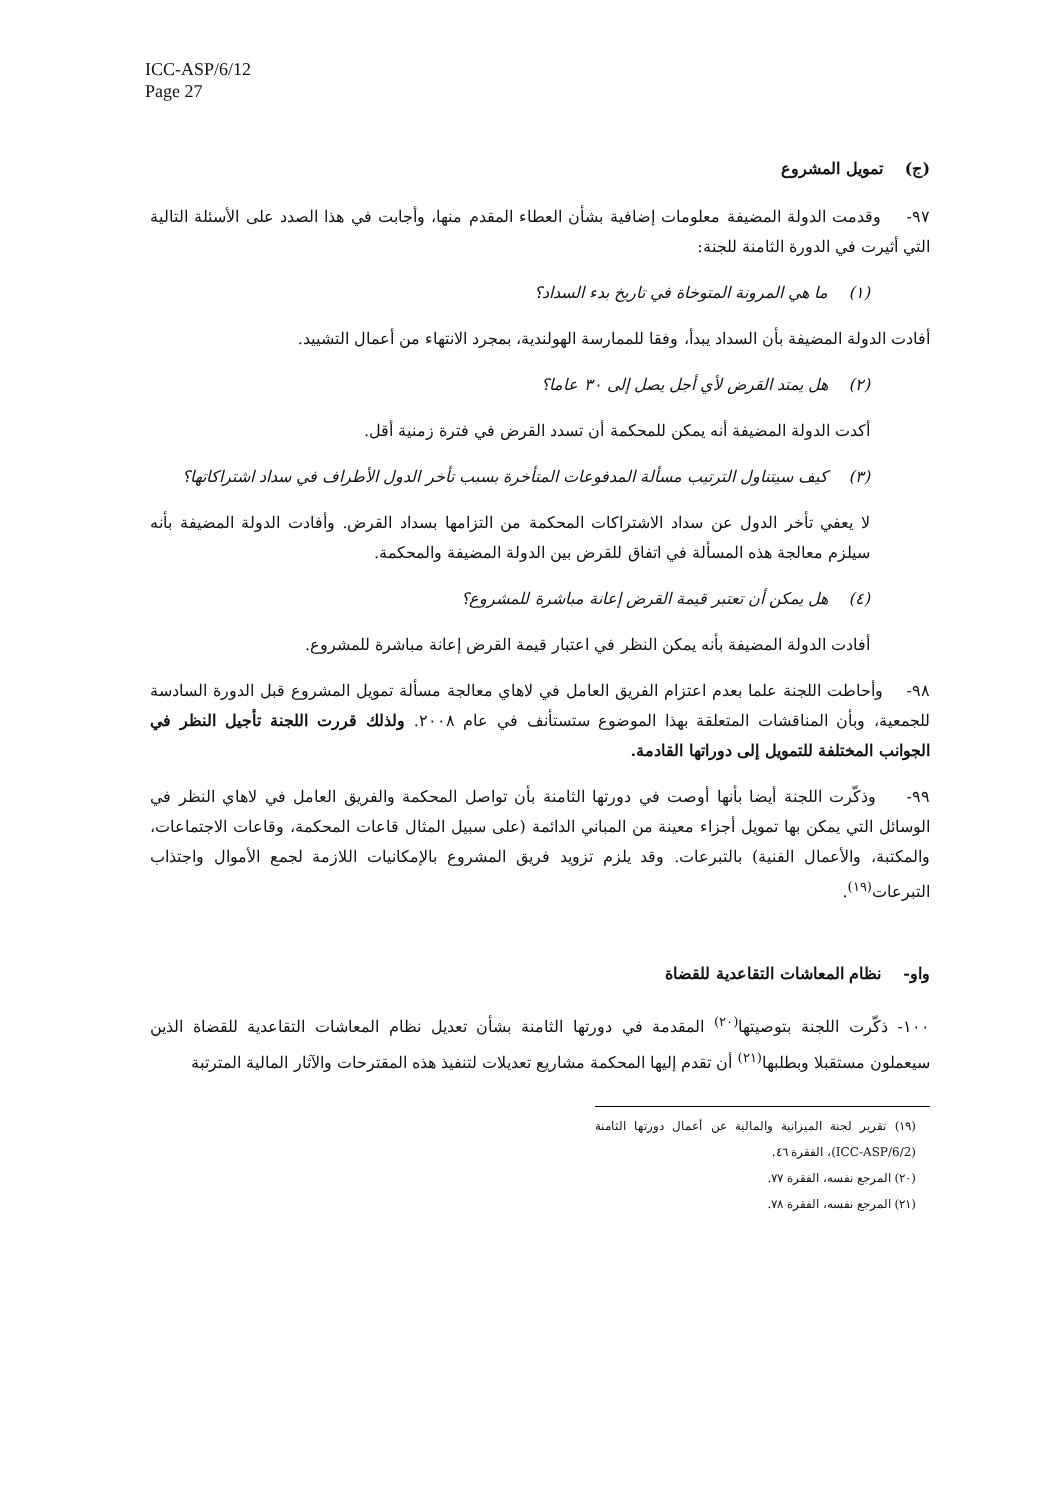ICC-ASP/6/12
Page 27
(ج) تمويل المشروع
٩٧- وقدمت الدولة المضيفة معلومات إضافية بشأن العطاء المقدم منها، وأجابت في هذا الصدد على الأسئلة التالية التي أثيرت في الدورة الثامنة للجنة:
(١) ما هي المرونة المتوخاة في تاريخ بدء السداد؟
أفادت الدولة المضيفة بأن السداد يبدأ، وفقا للممارسة الهولندية، بمجرد الانتهاء من أعمال التشييد.
(٢) هل يمتد القرض لأي أجل يصل إلى ٣٠ عاما؟
أكدت الدولة المضيفة أنه يمكن للمحكمة أن تسدد القرض في فترة زمنية أقل.
(٣) كيف سيتناول الترتيب مسألة المدفوعات المتأخرة بسبب تأخر الدول الأطراف في سداد اشتراكاتها؟
لا يعفي تأخر الدول عن سداد الاشتراكات المحكمة من التزامها بسداد القرض. وأفادت الدولة المضيفة بأنه سيلزم معالجة هذه المسألة في اتفاق للقرض بين الدولة المضيفة والمحكمة.
(٤) هل يمكن أن تعتبر قيمة القرض إعانة مباشرة للمشروع؟
أفادت الدولة المضيفة بأنه يمكن النظر في اعتبار قيمة القرض إعانة مباشرة للمشروع.
٩٨- وأحاطت اللجنة علما بعدم اعتزام الفريق العامل في لاهاي معالجة مسألة تمويل المشروع قبل الدورة السادسة للجمعية، وبأن المناقشات المتعلقة بهذا الموضوع ستستأنف في عام ٢٠٠٨. ولذلك قررت اللجنة تأجيل النظر في الجوانب المختلفة للتمويل إلى دوراتها القادمة.
٩٩- وذكّرت اللجنة أيضا بأنها أوصت في دورتها الثامنة بأن تواصل المحكمة والفريق العامل في لاهاي النظر في الوسائل التي يمكن بها تمويل أجزاء معينة من المباني الدائمة (على سبيل المثال قاعات المحكمة، وقاعات الاجتماعات، والمكتبة، والأعمال الفنية) بالتبرعات. وقد يلزم تزويد فريق المشروع بالإمكانيات اللازمة لجمع الأموال واجتذاب التبرعات<sup>(١٩)</sup>.
واو- نظام المعاشات التقاعدية للقضاة
١٠٠- ذكّرت اللجنة بتوصيتها<sup>(٢٠)</sup> المقدمة في دورتها الثامنة بشأن تعديل نظام المعاشات التقاعدية للقضاة الذين سيعملون مستقبلا وبطلبها<sup>(٢١)</sup> أن تقدم إليها المحكمة مشاريع تعديلات لتنفيذ هذه المقترحات والآثار المالية المترتبة
(١٩) تقرير لجنة الميزانية والمالية عن أعمال دورتها الثامنة (ICC-ASP/6/2)، الفقرة ٤٦.
(٢٠) المرجع نفسه، الفقرة ٧٧.
(٢١) المرجع نفسه، الفقرة ٧٨.